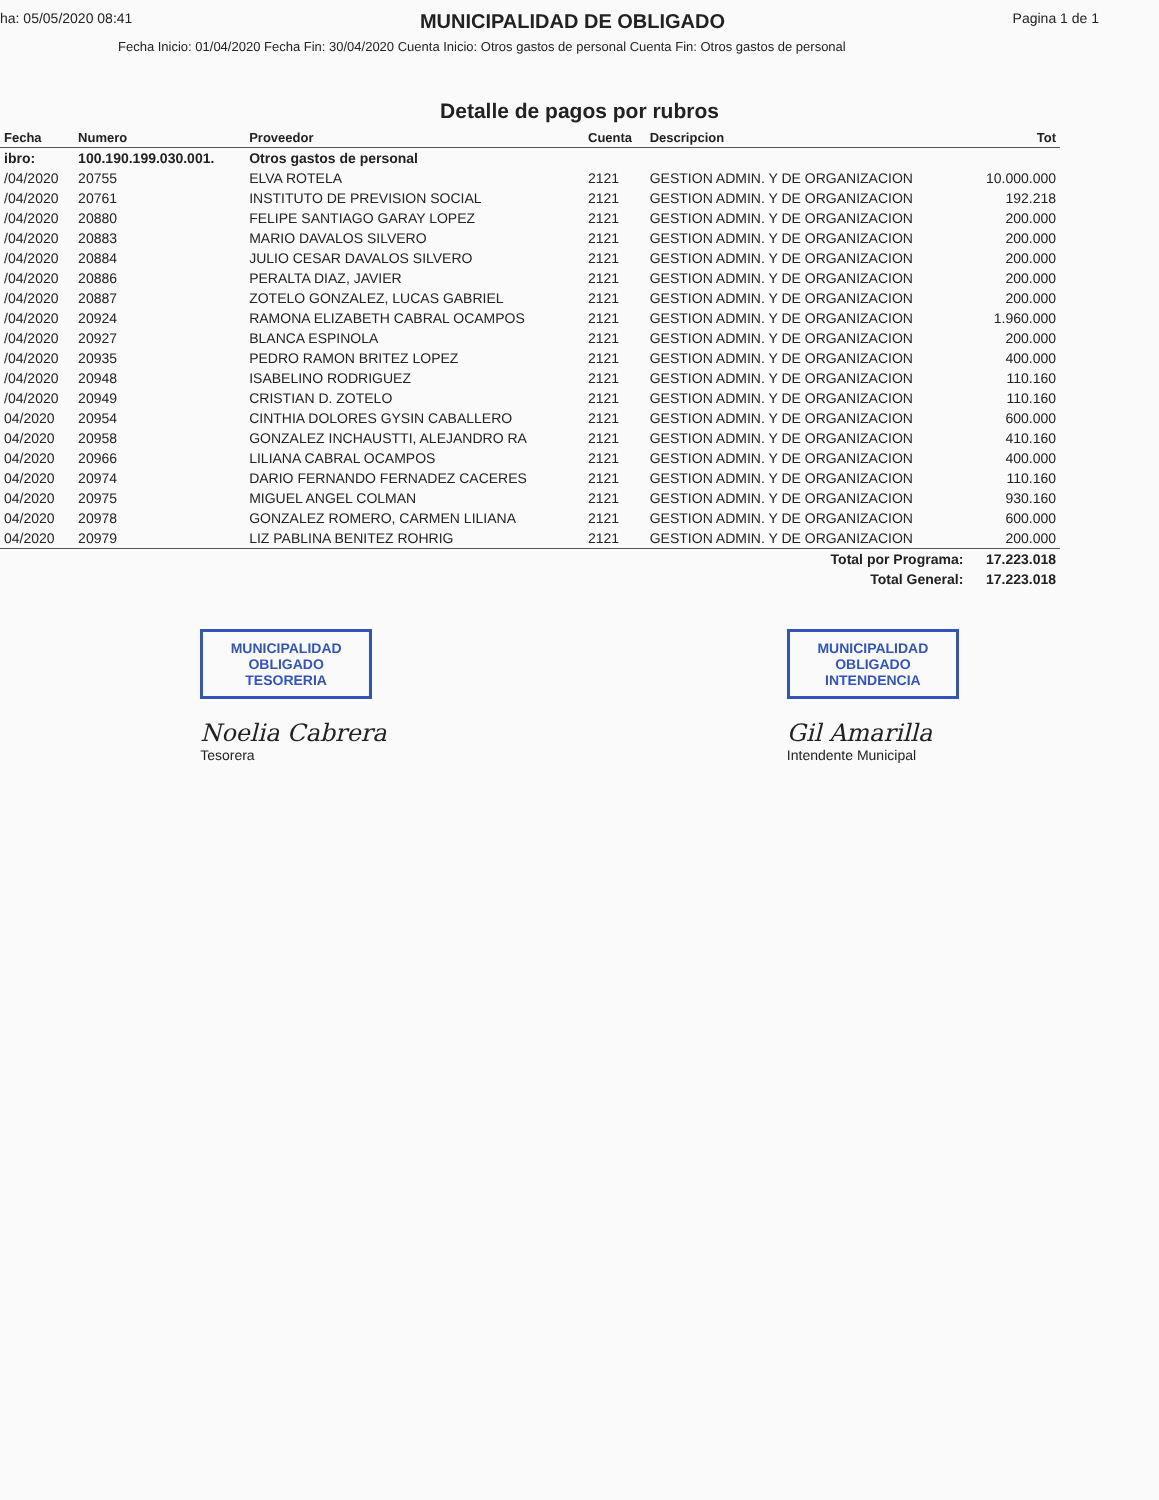ha: 05/05/2020 08:41
MUNICIPALIDAD DE OBLIGADO
Pagina 1 de 1
Fecha Inicio: 01/04/2020 Fecha Fin: 30/04/2020 Cuenta Inicio: Otros gastos de personal Cuenta Fin: Otros gastos de personal
Detalle de pagos por rubros
| Fecha | Numero | Proveedor | Cuenta | Descripcion | Tot |
| --- | --- | --- | --- | --- | --- |
| ibro: | 100.190.199.030.001. | Otros gastos de personal | | | |
| /04/2020 | 20755 | ELVA ROTELA | 2121 | GESTION ADMIN. Y DE ORGANIZACION | 10.000.000 |
| /04/2020 | 20761 | INSTITUTO DE PREVISION SOCIAL | 2121 | GESTION ADMIN. Y DE ORGANIZACION | 192.218 |
| /04/2020 | 20880 | FELIPE SANTIAGO GARAY LOPEZ | 2121 | GESTION ADMIN. Y DE ORGANIZACION | 200.000 |
| /04/2020 | 20883 | MARIO DAVALOS SILVERO | 2121 | GESTION ADMIN. Y DE ORGANIZACION | 200.000 |
| /04/2020 | 20884 | JULIO CESAR DAVALOS SILVERO | 2121 | GESTION ADMIN. Y DE ORGANIZACION | 200.000 |
| /04/2020 | 20886 | PERALTA DIAZ, JAVIER | 2121 | GESTION ADMIN. Y DE ORGANIZACION | 200.000 |
| /04/2020 | 20887 | ZOTELO GONZALEZ, LUCAS GABRIEL | 2121 | GESTION ADMIN. Y DE ORGANIZACION | 200.000 |
| /04/2020 | 20924 | RAMONA ELIZABETH CABRAL OCAMPOS | 2121 | GESTION ADMIN. Y DE ORGANIZACION | 1.960.000 |
| /04/2020 | 20927 | BLANCA ESPINOLA | 2121 | GESTION ADMIN. Y DE ORGANIZACION | 200.000 |
| /04/2020 | 20935 | PEDRO RAMON BRITEZ LOPEZ | 2121 | GESTION ADMIN. Y DE ORGANIZACION | 400.000 |
| /04/2020 | 20948 | ISABELINO RODRIGUEZ | 2121 | GESTION ADMIN. Y DE ORGANIZACION | 110.160 |
| /04/2020 | 20949 | CRISTIAN D. ZOTELO | 2121 | GESTION ADMIN. Y DE ORGANIZACION | 110.160 |
| 04/2020 | 20954 | CINTHIA DOLORES GYSIN CABALLERO | 2121 | GESTION ADMIN. Y DE ORGANIZACION | 600.000 |
| 04/2020 | 20958 | GONZALEZ INCHAUSTTI, ALEJANDRO RA | 2121 | GESTION ADMIN. Y DE ORGANIZACION | 410.160 |
| 04/2020 | 20966 | LILIANA CABRAL OCAMPOS | 2121 | GESTION ADMIN. Y DE ORGANIZACION | 400.000 |
| 04/2020 | 20974 | DARIO FERNANDO FERNADEZ CACERES | 2121 | GESTION ADMIN. Y DE ORGANIZACION | 110.160 |
| 04/2020 | 20975 | MIGUEL ANGEL COLMAN | 2121 | GESTION ADMIN. Y DE ORGANIZACION | 930.160 |
| 04/2020 | 20978 | GONZALEZ ROMERO, CARMEN LILIANA | 2121 | GESTION ADMIN. Y DE ORGANIZACION | 600.000 |
| 04/2020 | 20979 | LIZ PABLINA BENITEZ ROHRIG | 2121 | GESTION ADMIN. Y DE ORGANIZACION | 200.000 |
| Total por Programa: | | | | | 17.223.018 |
| Total General: | | | | | 17.223.018 |
MUNICIPALIDAD
OBLIGADO
TESORERIA
Noelia Cabrera
Tesorera
MUNICIPALIDAD
OBLIGADO
INTENDENCIA
Gil Amarilla
Intendente Municipal